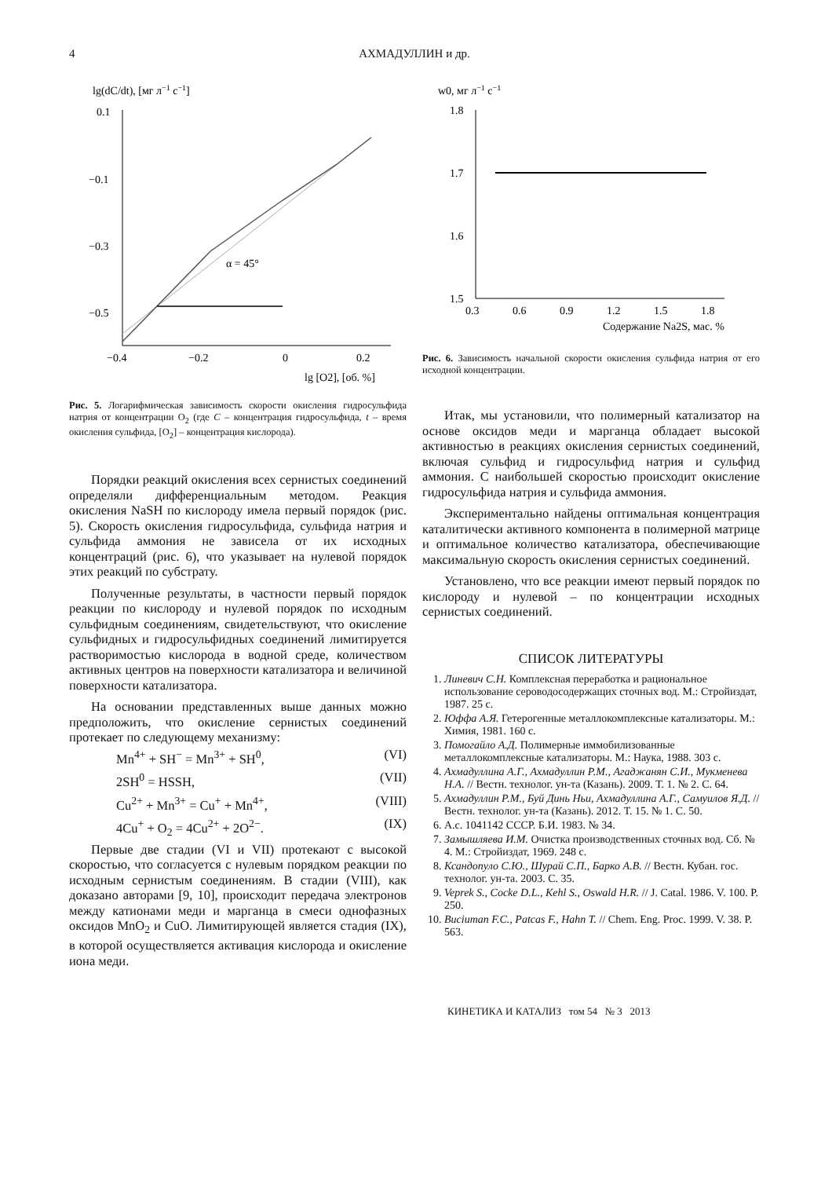4 АХМАДУЛЛИН и др.
lg(dC/dt), [мг л−1 с−1]
0.1
−0.1
−0.3
−0.5
−0.4
−0.2
0
0.2
lg [O2], [об. %]
α = 45°
Рис. 5. Логарифмическая зависимость скорости окисления гидросульфида натрия от концентрации O<sub>2</sub> (где C – концентрация гидросульфида, t – время окисления сульфида, [O<sub>2</sub>] – концентрация кислорода).
Порядки реакций окисления всех сернистых соединений определяли дифференциальным методом. Реакция окисления NaSH по кислороду имела первый порядок (рис. 5). Скорость окисления гидросульфида, сульфида натрия и сульфида аммония не зависела от их исходных концентраций (рис. 6), что указывает на нулевой порядок этих реакций по субстрату.
Полученные результаты, в частности первый порядок реакции по кислороду и нулевой порядок по исходным сульфидным соединениям, свидетельствуют, что окисление сульфидных и гидросульфидных соединений лимитируется растворимостью кислорода в водной среде, количеством активных центров на поверхности катализатора и величиной поверхности катализатора.
На основании представленных выше данных можно предположить, что окисление сернистых соединений протекает по следующему механизму:
Mn<sup>4+</sup> + SH<sup>−</sup> = Mn<sup>3+</sup> + SH<sup>0</sup>, (VI)
2SH<sup>0</sup> = HSSH, (VII)
Cu<sup>2+</sup> + Mn<sup>3+</sup> = Cu<sup>+</sup> + Mn<sup>4+</sup>, (VIII)
4Cu<sup>+</sup> + O<sub>2</sub> = 4Cu<sup>2+</sup> + 2O<sup>2−</sup>. (IX)
Первые две стадии (VI и VII) протекают с высокой скоростью, что согласуется с нулевым порядком реакции по исходным сернистым соединениям. В стадии (VIII), как доказано авторами [9, 10], происходит передача электронов между катионами меди и марганца в смеси однофазных оксидов MnO<sub>2</sub> и CuO. Лимитирующей является стадия (IX), в которой осуществляется активация кислорода и окисление иона меди.
w0, мг л−1 с−1
1.8
1.7
1.6
1.5
0.3
0.6
0.9
1.2
1.5
1.8
Содержание Na2S, мас. %
Рис. 6. Зависимость начальной скорости окисления сульфида натрия от его исходной концентрации.
Итак, мы установили, что полимерный катализатор на основе оксидов меди и марганца обладает высокой активностью в реакциях окисления сернистых соединений, включая сульфид и гидросульфид натрия и сульфид аммония. С наибольшей скоростью происходит окисление гидросульфида натрия и сульфида аммония.
Экспериментально найдены оптимальная концентрация каталитически активного компонента в полимерной матрице и оптимальное количество катализатора, обеспечивающие максимальную скорость окисления сернистых соединений.
Установлено, что все реакции имеют первый порядок по кислороду и нулевой – по концентрации исходных сернистых соединений.
СПИСОК ЛИТЕРАТУРЫ
1. Линевич С.Н. Комплексная переработка и рациональное использование сероводосодержащих сточных вод. М.: Стройиздат, 1987. 25 с.
2. Юффа А.Я. Гетерогенные металлокомплексные катализаторы. М.: Химия, 1981. 160 с.
3. Помогайло А.Д. Полимерные иммобилизованные металлокомплексные катализаторы. М.: Наука, 1988. 303 с.
4. Ахмадуллина А.Г., Ахмадуллин Р.М., Агаджанян С.И., Мукменева Н.А. // Вестн. технолог. ун-та (Казань). 2009. Т. 1. № 2. С. 64.
5. Ахмадуллин Р.М., Буй Динь Ньи, Ахмадуллина А.Г., Самуилов Я.Д. // Вестн. технолог. ун-та (Казань). 2012. Т. 15. № 1. С. 50.
6. А.с. 1041142 СССР. Б.И. 1983. № 34.
7. Замышляева И.М. Очистка производственных сточных вод. Сб. № 4. М.: Стройиздат, 1969. 248 с.
8. Ксандопуло С.Ю., Шурай С.П., Барко А.В. // Вестн. Кубан. гос. технолог. ун-та. 2003. С. 35.
9. Veprek S., Cocke D.L., Kehl S., Oswald H.R. // J. Catal. 1986. V. 100. P. 250.
10. Buciuman F.C., Patcas F., Hahn T. // Chem. Eng. Proc. 1999. V. 38. P. 563.
КИНЕТИКА И КАТАЛИЗ том 54 № 3 2013